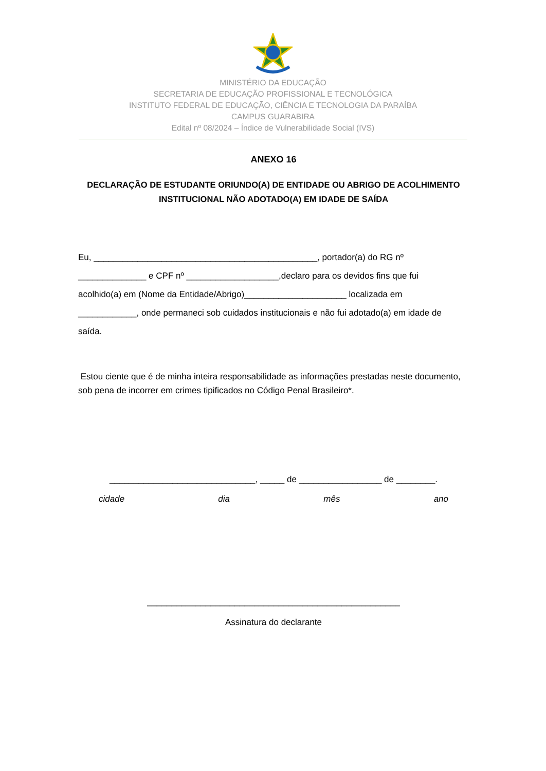MINISTÉRIO DA EDUCAÇÃO
SECRETARIA DE EDUCAÇÃO PROFISSIONAL E TECNOLÓGICA
INSTITUTO FEDERAL DE EDUCAÇÃO, CIÊNCIA E TECNOLOGIA DA PARAÍBA
CAMPUS GUARABIRA
Edital nº 08/2024 – Índice de Vulnerabilidade Social (IVS)
ANEXO 16
DECLARAÇÃO DE ESTUDANTE ORIUNDO(A) DE ENTIDADE OU ABRIGO DE ACOLHIMENTO
INSTITUCIONAL NÃO ADOTADO(A) EM IDADE DE SAÍDA
Eu, ______________________________________________, portador(a) do RG nº
______________ e CPF nº ___________________,declaro para os devidos fins que fui
acolhido(a) em (Nome da Entidade/Abrigo)_____________________ localizada em
____________, onde permaneci sob cuidados institucionais e não fui adotado(a) em idade de
saída.
Estou ciente que é de minha inteira responsabilidade as informações prestadas neste documento, sob pena de incorrer em crimes tipificados no Código Penal Brasileiro*.
______________________________, _____ de _________________ de ________.
cidade dia mês ano
____________________________________________________
Assinatura do declarante